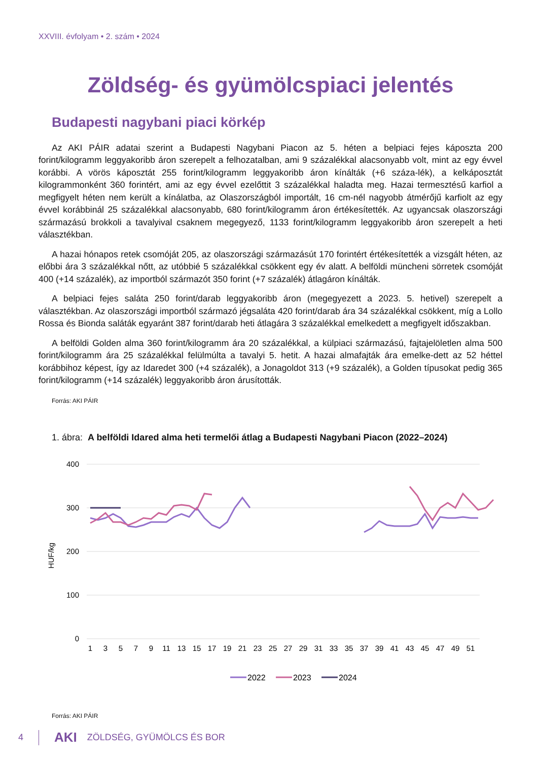XXVIII. évfolyam • 2. szám • 2024
Zöldség- és gyümölcspiaci jelentés
Budapesti nagybani piaci körkép
Az AKI PÁIR adatai szerint a Budapesti Nagybani Piacon az 5. héten a belpiaci fejes káposzta 200 forint/kilogramm leggyakoribb áron szerepelt a felhozatalban, ami 9 százalékkal alacsonyabb volt, mint az egy évvel korábbi. A vörös káposztát 255 forint/kilogramm leggyakoribb áron kínálták (+6 száza-lék), a kelkáposztát kilogrammonként 360 forintért, ami az egy évvel ezelőttit 3 százalékkal haladta meg. Hazai termesztésű karfiol a megfigyelt héten nem került a kínálatba, az Olaszországból importált, 16 cm-nél nagyobb átmérőjű karfiolt az egy évvel korábbinál 25 százalékkal alacsonyabb, 680 forint/kilogramm áron értékesítették. Az ugyancsak olaszországi származású brokkoli a tavalyival csaknem megegyező, 1133 forint/kilogramm leggyakoribb áron szerepelt a heti választékban.
A hazai hónapos retek csomóját 205, az olaszországi származásút 170 forintért értékesítették a vizsgált héten, az előbbi ára 3 százalékkal nőtt, az utóbbié 5 százalékkal csökkent egy év alatt. A belföldi müncheni sörretek csomóját 400 (+14 százalék), az importból származót 350 forint (+7 százalék) átlagáron kínálták.
A belpiaci fejes saláta 250 forint/darab leggyakoribb áron (megegyezett a 2023. 5. hetivel) szerepelt a választékban. Az olaszországi importból származó jégsaláta 420 forint/darab ára 34 százalékkal csökkent, míg a Lollo Rossa és Bionda saláták egyaránt 387 forint/darab heti átlagára 3 százalékkal emelkedett a megfigyelt időszakban.
A belföldi Golden alma 360 forint/kilogramm ára 20 százalékkal, a külpiaci származású, fajtajelöletlen alma 500 forint/kilogramm ára 25 százalékkal felülmúlta a tavalyi 5. hetit. A hazai almafajták ára emelke-dett az 52 héttel korábbihoz képest, így az Idaredet 300 (+4 százalék), a Jonagoldot 313 (+9 százalék), a Golden típusokat pedig 365 forint/kilogramm (+14 százalék) leggyakoribb áron árusították.
Forrás: AKI PÁIR
1. ábra: A belföldi Idared alma heti termelői átlag a Budapesti Nagybani Piacon (2022–2024)
400
300
200
100
0
HUF/kg
1
3
5
7
9
11
13
15
17
19
21
23
25
27
29
31
33
35
37
39
41
43
45
47
49
51
2022
2023
2024
Forrás: AKI PÁIR
4 AKI ZÖLDSÉG, GYÜMÖLCS ÉS BOR